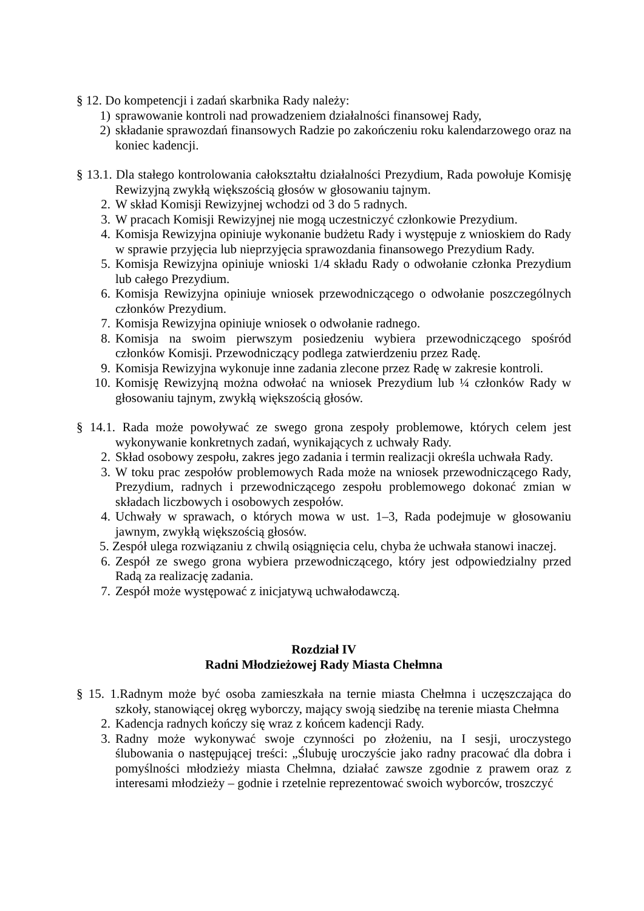§ 12. Do kompetencji i zadań skarbnika Rady należy:
1) sprawowanie kontroli nad prowadzeniem działalności finansowej Rady,
2) składanie sprawozdań finansowych Radzie po zakończeniu roku kalendarzowego oraz na koniec kadencji.
§ 13.1. Dla stałego kontrolowania całokształtu działalności Prezydium, Rada powołuje Komisję Rewizyjną zwykłą większością głosów w głosowaniu tajnym.
2. W skład Komisji Rewizyjnej wchodzi od 3 do 5 radnych.
3. W pracach Komisji Rewizyjnej nie mogą uczestniczyć członkowie Prezydium.
4. Komisja Rewizyjna opiniuje wykonanie budżetu Rady i występuje z wnioskiem do Rady w sprawie przyjęcia lub nieprzyjęcia sprawozdania finansowego Prezydium Rady.
5. Komisja Rewizyjna opiniuje wnioski 1/4 składu Rady o odwołanie członka Prezydium lub całego Prezydium.
6. Komisja Rewizyjna opiniuje wniosek przewodniczącego o odwołanie poszczególnych członków Prezydium.
7. Komisja Rewizyjna opiniuje wniosek o odwołanie radnego.
8. Komisja na swoim pierwszym posiedzeniu wybiera przewodniczącego spośród członków Komisji. Przewodniczący podlega zatwierdzeniu przez Radę.
9. Komisja Rewizyjna wykonuje inne zadania zlecone przez Radę w zakresie kontroli.
10. Komisję Rewizyjną można odwołać na wniosek Prezydium lub ¼ członków Rady w głosowaniu tajnym, zwykłą większością głosów.
§ 14.1. Rada może powoływać ze swego grona zespoły problemowe, których celem jest wykonywanie konkretnych zadań, wynikających z uchwały Rady.
2. Skład osobowy zespołu, zakres jego zadania i termin realizacji określa uchwała Rady.
3. W toku prac zespołów problemowych Rada może na wniosek przewodniczącego Rady, Prezydium, radnych i przewodniczącego zespołu problemowego dokonać zmian w składach liczbowych i osobowych zespołów.
4. Uchwały w sprawach, o których mowa w ust. 1–3, Rada podejmuje w głosowaniu jawnym, zwykłą większością głosów.
5. Zespół ulega rozwiązaniu z chwilą osiągnięcia celu, chyba że uchwała stanowi inaczej.
6. Zespół ze swego grona wybiera przewodniczącego, który jest odpowiedzialny przed Radą za realizację zadania.
7. Zespół może występować z inicjatywą uchwałodawczą.
Rozdział IV
Radni Młodzieżowej Rady Miasta Chełmna
§ 15. 1.Radnym może być osoba zamieszkała na ternie miasta Chełmna i uczęszczająca do szkoły, stanowiącej okręg wyborczy, mający swoją siedzibę na terenie miasta Chełmna
2. Kadencja radnych kończy się wraz z końcem kadencji Rady.
3. Radny może wykonywać swoje czynności po złożeniu, na I sesji, uroczystego ślubowania o następującej treści: „Ślubuję uroczyście jako radny pracować dla dobra i pomyślności młodzieży miasta Chełmna, działać zawsze zgodnie z prawem oraz z interesami młodzieży – godnie i rzetelnie reprezentować swoich wyborców, troszczyć